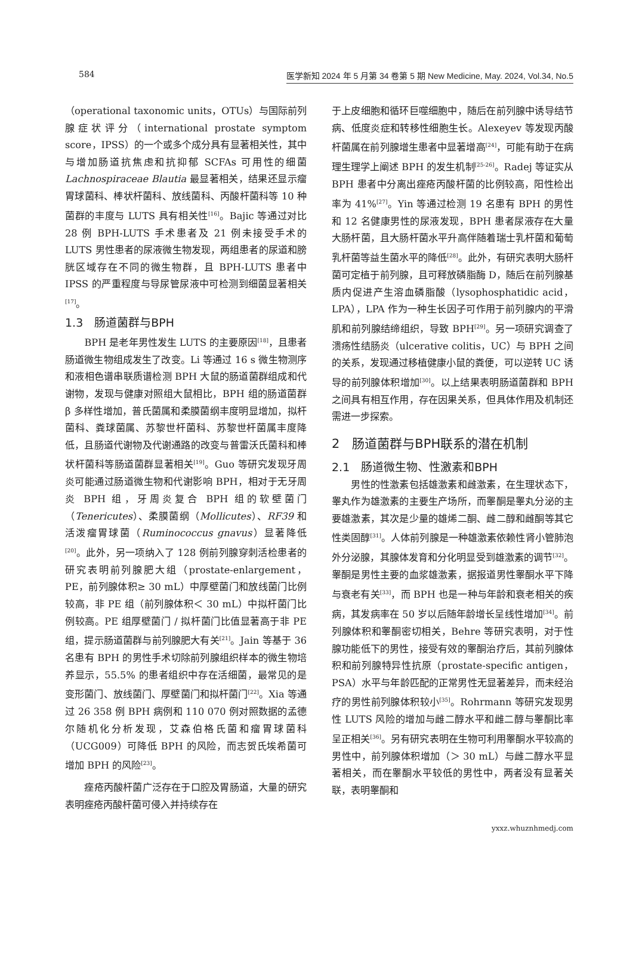584 医学新知 2024 年 5 月第 34 卷第 5 期 New Medicine, May. 2024, Vol.34, No.5
（operational taxonomic units，OTUs）与国际前列腺症状评分（international prostate symptom score，IPSS）的一个或多个成分具有显著相关性，其中与增加肠道抗焦虑和抗抑郁 SCFAs 可用性的细菌 Lachnospiraceae Blautia 最显著相关，结果还显示瘤胃球菌科、棒状杆菌科、放线菌科、丙酸杆菌科等 10 种菌群的丰度与 LUTS 具有相关性<sup>[16]</sup>。Bajic 等通过对比 28 例 BPH-LUTS 手术患者及 21 例未接受手术的 LUTS 男性患者的尿液微生物发现，两组患者的尿道和膀胱区域存在不同的微生物群，且 BPH-LUTS 患者中 IPSS 的严重程度与导尿管尿液中可检测到细菌显著相关<sup>[17]</sup>。
1.3　肠道菌群与BPH
BPH 是老年男性发生 LUTS 的主要原因<sup>[18]</sup>，且患者肠道微生物组成发生了改变。Li 等通过 16 s 微生物测序和液相色谱串联质谱检测 BPH 大鼠的肠道菌群组成和代谢物，发现与健康对照组大鼠相比，BPH 组的肠道菌群 β 多样性增加，普氏菌属和柔膜菌纲丰度明显增加，拟杆菌科、粪球菌属、苏黎世杆菌科、苏黎世杆菌属丰度降低，且肠道代谢物及代谢通路的改变与普雷沃氏菌科和棒状杆菌科等肠道菌群显著相关<sup>[19]</sup>。Guo 等研究发现牙周炎可能通过肠道微生物和代谢影响 BPH，相对于无牙周炎 BPH 组，牙周炎复合 BPH 组的软壁菌门（Tenericutes）、柔膜菌纲（Mollicutes）、RF39 和活泼瘤胃球菌（Ruminococcus gnavus）显著降低<sup>[20]</sup>。此外，另一项纳入了 128 例前列腺穿刺活检患者的研究表明前列腺肥大组（prostate-enlargement，PE，前列腺体积≥ 30 mL）中厚壁菌门和放线菌门比例较高，非 PE 组（前列腺体积＜ 30 mL）中拟杆菌门比例较高。PE 组厚壁菌门 / 拟杆菌门比值显著高于非 PE 组，提示肠道菌群与前列腺肥大有关<sup>[21]</sup>。Jain 等基于 36 名患有 BPH 的男性手术切除前列腺组织样本的微生物培养显示，55.5% 的患者组织中存在活细菌，最常见的是变形菌门、放线菌门、厚壁菌门和拟杆菌门<sup>[22]</sup>。Xia 等通过 26 358 例 BPH 病例和 110 070 例对照数据的孟德尔随机化分析发现，艾森伯格氏菌和瘤胃球菌科（UCG009）可降低 BPH 的风险，而志贺氏埃希菌可增加 BPH 的风险<sup>[23]</sup>。
痤疮丙酸杆菌广泛存在于口腔及胃肠道，大量的研究表明痤疮丙酸杆菌可侵入并持续存在
于上皮细胞和循环巨噬细胞中，随后在前列腺中诱导结节病、低度炎症和转移性细胞生长。Alexeyev 等发现丙酸杆菌属在前列腺增生患者中显著增高<sup>[24]</sup>，可能有助于在病理生理学上阐述 BPH 的发生机制<sup>[25-26]</sup>。Radej 等证实从 BPH 患者中分离出痤疮丙酸杆菌的比例较高，阳性检出率为 41%<sup>[27]</sup>。Yin 等通过检测 19 名患有 BPH 的男性和 12 名健康男性的尿液发现，BPH 患者尿液存在大量大肠杆菌，且大肠杆菌水平升高伴随着瑞士乳杆菌和葡萄乳杆菌等益生菌水平的降低<sup>[28]</sup>。此外，有研究表明大肠杆菌可定植于前列腺，且可释放磷脂酶 D，随后在前列腺基质内促进产生溶血磷脂酸（lysophosphatidic acid，LPA），LPA 作为一种生长因子可作用于前列腺内的平滑肌和前列腺结缔组织，导致 BPH<sup>[29]</sup>。另一项研究调查了溃疡性结肠炎（ulcerative colitis，UC）与 BPH 之间的关系，发现通过移植健康小鼠的粪便，可以逆转 UC 诱导的前列腺体积增加<sup>[30]</sup>。以上结果表明肠道菌群和 BPH 之间具有相互作用，存在因果关系，但具体作用及机制还需进一步探索。
2　肠道菌群与BPH联系的潜在机制
2.1　肠道微生物、性激素和BPH
男性的性激素包括雄激素和雌激素，在生理状态下，睾丸作为雄激素的主要生产场所，而睾酮是睾丸分泌的主要雄激素，其次是少量的雄烯二酮、雌二醇和雌酮等其它性类固醇<sup>[31]</sup>。人体前列腺是一种雄激素依赖性肾小管肺泡外分泌腺，其腺体发育和分化明显受到雄激素的调节<sup>[32]</sup>。睾酮是男性主要的血浆雄激素，据报道男性睾酮水平下降与衰老有关<sup>[33]</sup>，而 BPH 也是一种与年龄和衰老相关的疾病，其发病率在 50 岁以后随年龄增长呈线性增加<sup>[34]</sup>。前列腺体积和睾酮密切相关，Behre 等研究表明，对于性腺功能低下的男性，接受有效的睾酮治疗后，其前列腺体积和前列腺特异性抗原（prostate-specific antigen，PSA）水平与年龄匹配的正常男性无显著差异，而未经治疗的男性前列腺体积较小<sup>[35]</sup>。Rohrmann 等研究发现男性 LUTS 风险的增加与雌二醇水平和雌二醇与睾酮比率呈正相关<sup>[36]</sup>。另有研究表明在生物可利用睾酮水平较高的男性中，前列腺体积增加（＞ 30 mL）与雌二醇水平显著相关，而在睾酮水平较低的男性中，两者没有显著关联，表明睾酮和
yxxz.whuznhmedj.com